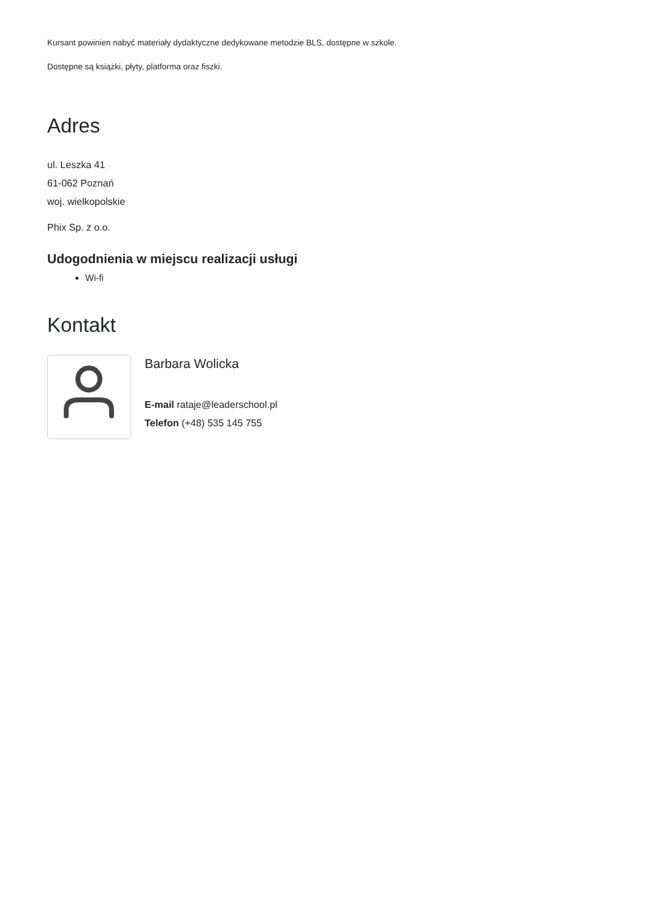Kursant powinien nabyć materiały dydaktyczne dedykowane metodzie BLS, dostępne w szkole.
Dostępne są książki, płyty, platforma oraz fiszki.
Adres
ul. Leszka 41
61-062 Poznań
woj. wielkopolskie
Phix Sp. z o.o.
Udogodnienia w miejscu realizacji usługi
Wi-fi
Kontakt
Barbara Wolicka
E-mail rataje@leaderschool.pl
Telefon (+48) 535 145 755